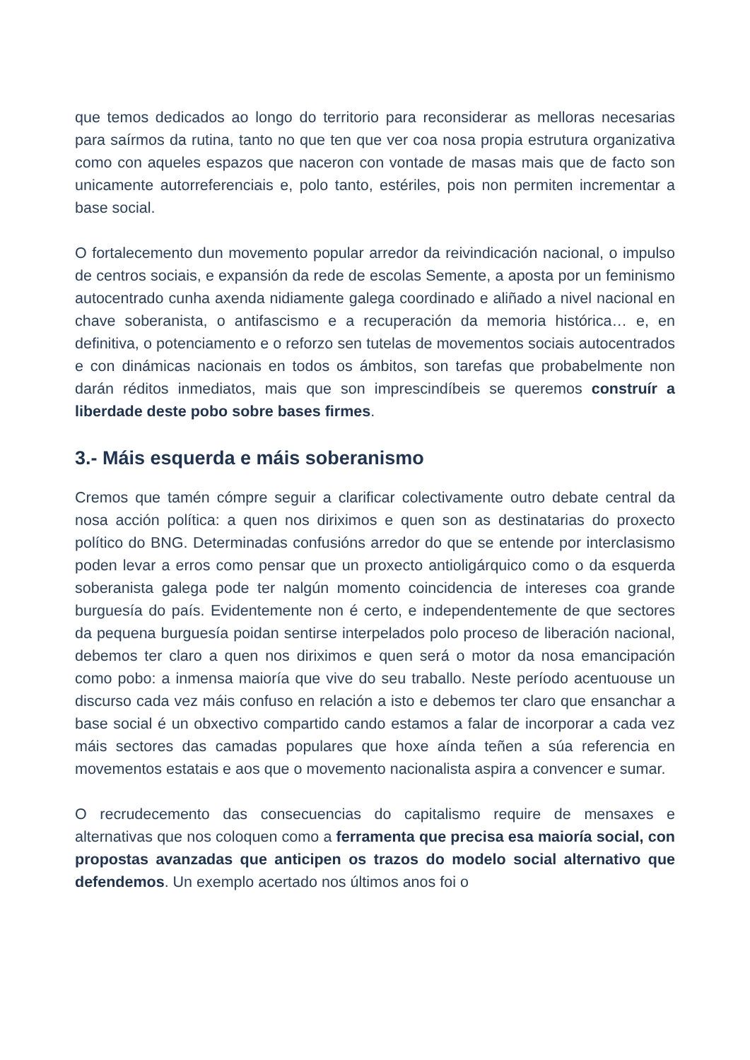que temos dedicados ao longo do territorio para reconsiderar as melloras necesarias para saírmos da rutina, tanto no que ten que ver coa nosa propia estrutura organizativa como con aqueles espazos que naceron con vontade de masas mais que de facto son unicamente autorreferenciais e, polo tanto, estériles, pois non permiten incrementar a base social.
O fortalecemento dun movemento popular arredor da reivindicación nacional, o impulso de centros sociais, e expansión da rede de escolas Semente, a aposta por un feminismo autocentrado cunha axenda nidiamente galega coordinado e aliñado a nivel nacional en chave soberanista, o antifascismo e a recuperación da memoria histórica… e, en definitiva, o potenciamento e o reforzo sen tutelas de movementos sociais autocentrados e con dinámicas nacionais en todos os ámbitos, son tarefas que probabelmente non darán réditos inmediatos, mais que son imprescindíbeis se queremos construír a liberdade deste pobo sobre bases firmes.
3.- Máis esquerda e máis soberanismo
Cremos que tamén cómpre seguir a clarificar colectivamente outro debate central da nosa acción política: a quen nos diriximos e quen son as destinatarias do proxecto político do BNG. Determinadas confusións arredor do que se entende por interclasismo poden levar a erros como pensar que un proxecto antioligárquico como o da esquerda soberanista galega pode ter nalgún momento coincidencia de intereses coa grande burguesía do país. Evidentemente non é certo, e independentemente de que sectores da pequena burguesía poidan sentirse interpelados polo proceso de liberación nacional, debemos ter claro a quen nos diriximos e quen será o motor da nosa emancipación como pobo: a inmensa maioría que vive do seu traballo. Neste período acentuouse un discurso cada vez máis confuso en relación a isto e debemos ter claro que ensanchar a base social é un obxectivo compartido cando estamos a falar de incorporar a cada vez máis sectores das camadas populares que hoxe aínda teñen a súa referencia en movementos estatais e aos que o movemento nacionalista aspira a convencer e sumar.
O recrudecemento das consecuencias do capitalismo require de mensaxes e alternativas que nos coloquen como a ferramenta que precisa esa maioría social, con propostas avanzadas que anticipen os trazos do modelo social alternativo que defendemos. Un exemplo acertado nos últimos anos foi o